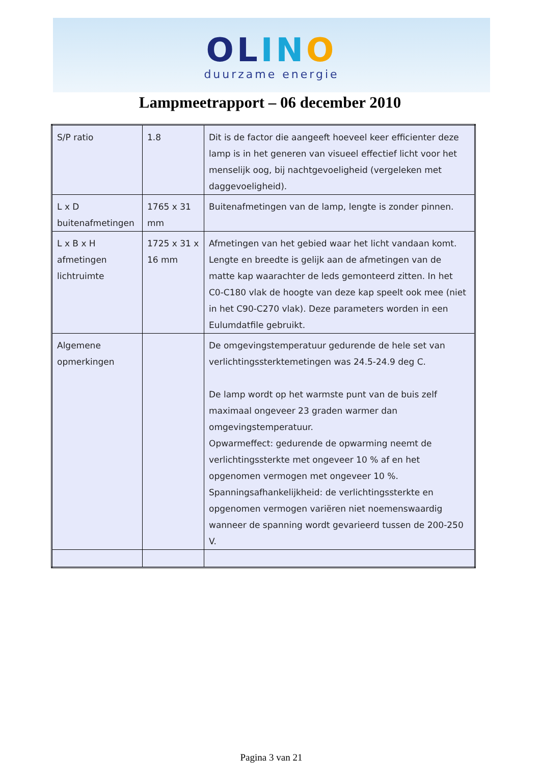OLIN O
duurzame energie
Lampmeetrapport – 06 december 2010
| S/P ratio | 1.8 | Dit is de factor die aangeeft hoeveel keer efficienter deze lamp is in het generen van visueel effectief licht voor het menselijk oog, bij nachtgevoeligheid (vergeleken met daggevoeligheid). |
| L x D buitenafmetingen | 1765 x 31 mm | Buitenafmetingen van de lamp, lengte is zonder pinnen. |
| L x B x H afmetingen lichtruimte | 1725 x 31 x 16 mm | Afmetingen van het gebied waar het licht vandaan komt. Lengte en breedte is gelijk aan de afmetingen van de matte kap waarachter de leds gemonteerd zitten. In het C0-C180 vlak de hoogte van deze kap speelt ook mee (niet in het C90-C270 vlak). Deze parameters worden in een Eulumdatfile gebruikt. |
| Algemene opmerkingen | | De omgevingstemperatuur gedurende de hele set van verlichtingssterktemetingen was 24.5-24.9 deg C. De lamp wordt op het warmste punt van de buis zelf maximaal ongeveer 23 graden warmer dan omgevingstemperatuur. Opwarmeffect: gedurende de opwarming neemt de verlichtingssterkte met ongeveer 10 % af en het opgenomen vermogen met ongeveer 10 %. Spanningsafhankelijkheid: de verlichtingssterkte en opgenomen vermogen variëren niet noemenswaardig wanneer de spanning wordt gevarieerd tussen de 200-250 V. |
Pagina 3 van 21